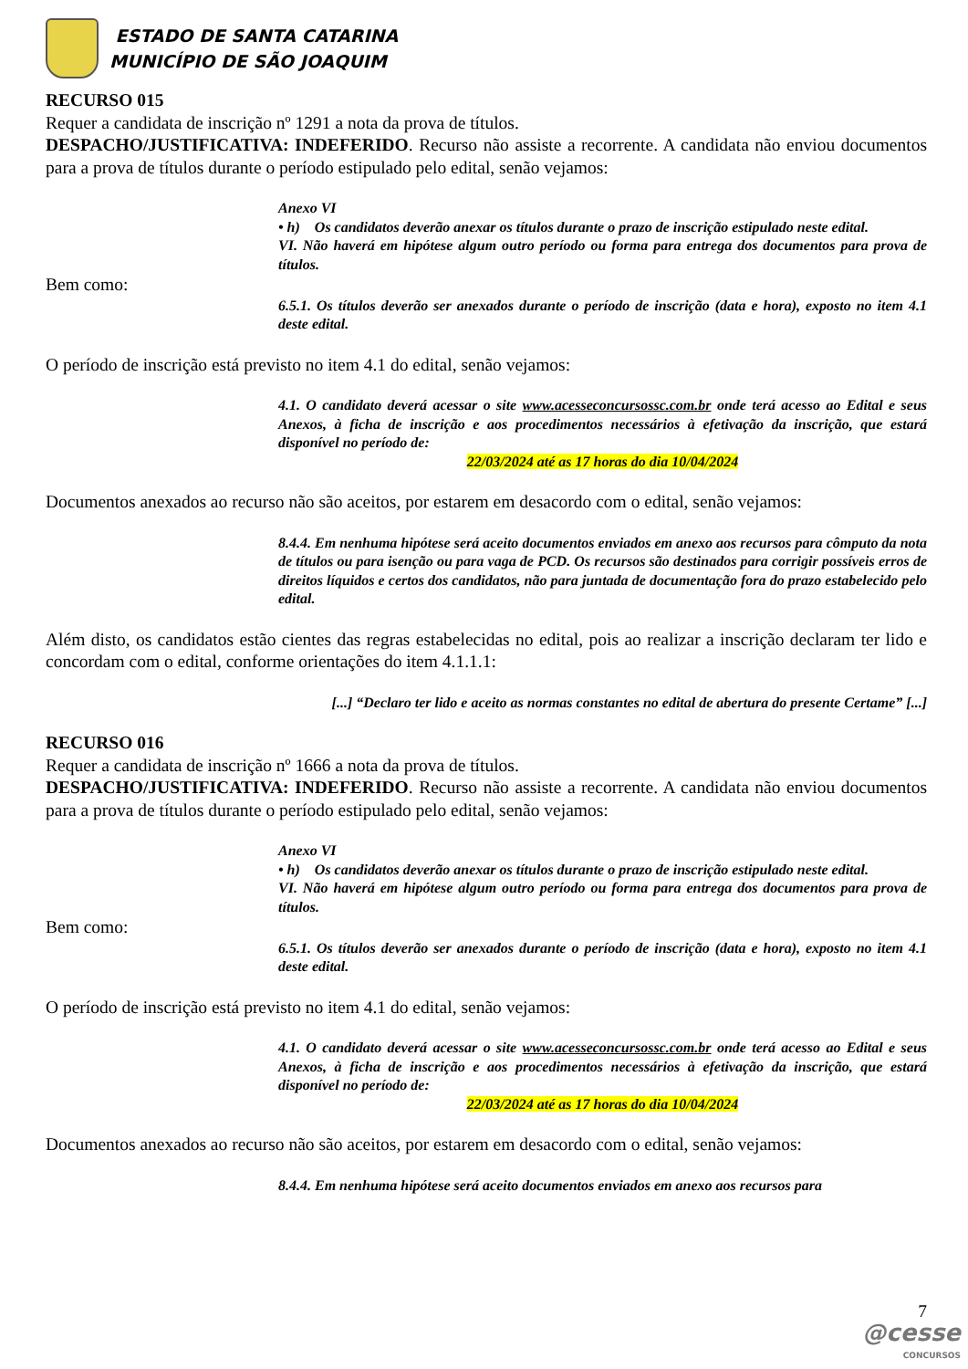ESTADO DE SANTA CATARINA
MUNICÍPIO DE SÃO JOAQUIM
RECURSO 015
Requer a candidata de inscrição nº 1291 a nota da prova de títulos.
DESPACHO/JUSTIFICATIVA: INDEFERIDO. Recurso não assiste a recorrente. A candidata não enviou documentos para a prova de títulos durante o período estipulado pelo edital, senão vejamos:
Anexo VI
• h) Os candidatos deverão anexar os títulos durante o prazo de inscrição estipulado neste edital.
VI. Não haverá em hipótese algum outro período ou forma para entrega dos documentos para prova de títulos.
Bem como:
6.5.1. Os títulos deverão ser anexados durante o período de inscrição (data e hora), exposto no item 4.1 deste edital.
O período de inscrição está previsto no item 4.1 do edital, senão vejamos:
4.1. O candidato deverá acessar o site www.acesseconcursossc.com.br onde terá acesso ao Edital e seus Anexos, à ficha de inscrição e aos procedimentos necessários à efetivação da inscrição, que estará disponível no período de:
22/03/2024 até as 17 horas do dia 10/04/2024
Documentos anexados ao recurso não são aceitos, por estarem em desacordo com o edital, senão vejamos:
8.4.4. Em nenhuma hipótese será aceito documentos enviados em anexo aos recursos para cômputo da nota de títulos ou para isenção ou para vaga de PCD. Os recursos são destinados para corrigir possíveis erros de direitos líquidos e certos dos candidatos, não para juntada de documentação fora do prazo estabelecido pelo edital.
Além disto, os candidatos estão cientes das regras estabelecidas no edital, pois ao realizar a inscrição declaram ter lido e concordam com o edital, conforme orientações do item 4.1.1.1:
[...] “Declaro ter lido e aceito as normas constantes no edital de abertura do presente Certame” [...]
RECURSO 016
Requer a candidata de inscrição nº 1666 a nota da prova de títulos.
DESPACHO/JUSTIFICATIVA: INDEFERIDO. Recurso não assiste a recorrente. A candidata não enviou documentos para a prova de títulos durante o período estipulado pelo edital, senão vejamos:
Anexo VI
• h) Os candidatos deverão anexar os títulos durante o prazo de inscrição estipulado neste edital.
VI. Não haverá em hipótese algum outro período ou forma para entrega dos documentos para prova de títulos.
Bem como:
6.5.1. Os títulos deverão ser anexados durante o período de inscrição (data e hora), exposto no item 4.1 deste edital.
O período de inscrição está previsto no item 4.1 do edital, senão vejamos:
4.1. O candidato deverá acessar o site www.acesseconcursossc.com.br onde terá acesso ao Edital e seus Anexos, à ficha de inscrição e aos procedimentos necessários à efetivação da inscrição, que estará disponível no período de:
22/03/2024 até as 17 horas do dia 10/04/2024
Documentos anexados ao recurso não são aceitos, por estarem em desacordo com o edital, senão vejamos:
8.4.4. Em nenhuma hipótese será aceito documentos enviados em anexo aos recursos para
7
@cesse
CONCURSOS